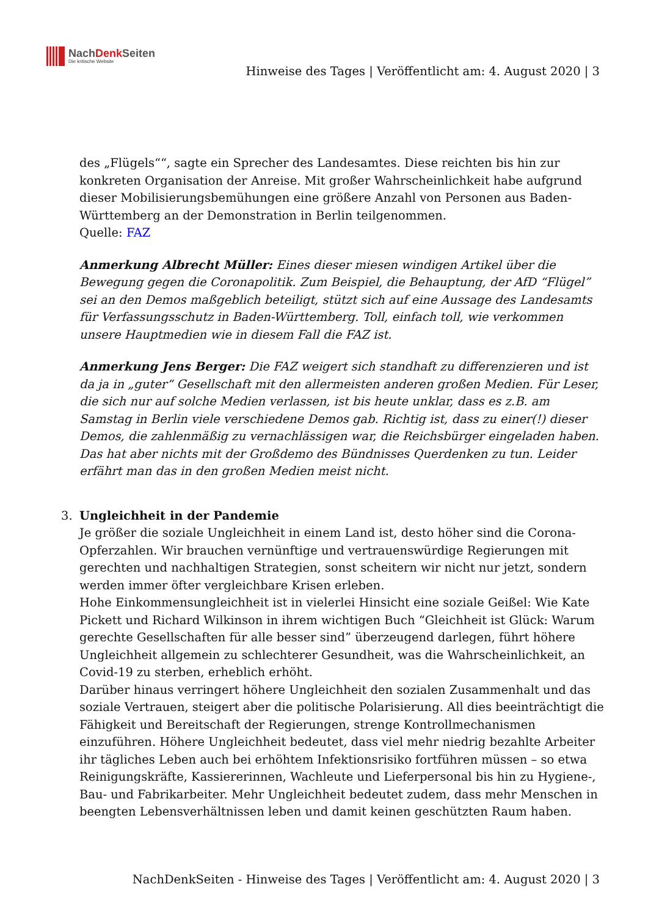NachDenk Seiten
Die kritische Website
Hinweise des Tages | Veröffentlicht am: 4. August 2020 | 3
des „Flügels““, sagte ein Sprecher des Landesamtes. Diese reichten bis hin zur konkreten Organisation der Anreise. Mit großer Wahrscheinlichkeit habe aufgrund dieser Mobilisierungsbemühungen eine größere Anzahl von Personen aus Baden-Württemberg an der Demonstration in Berlin teilgenommen.
Quelle: FAZ
Anmerkung Albrecht Müller: Eines dieser miesen windigen Artikel über die Bewegung gegen die Coronapolitik. Zum Beispiel, die Behauptung, der AfD “Flügel” sei an den Demos maßgeblich beteiligt, stützt sich auf eine Aussage des Landesamts für Verfassungsschutz in Baden-Württemberg. Toll, einfach toll, wie verkommen unsere Hauptmedien wie in diesem Fall die FAZ ist.
Anmerkung Jens Berger: Die FAZ weigert sich standhaft zu differenzieren und ist da ja in „guter“ Gesellschaft mit den allermeisten anderen großen Medien. Für Leser, die sich nur auf solche Medien verlassen, ist bis heute unklar, dass es z.B. am Samstag in Berlin viele verschiedene Demos gab. Richtig ist, dass zu einer(!) dieser Demos, die zahlenmäßig zu vernachlässigen war, die Reichsbürger eingeladen haben. Das hat aber nichts mit der Großdemo des Bündnisses Querdenken zu tun. Leider erfährt man das in den großen Medien meist nicht.
3. Ungleichheit in der Pandemie
Je größer die soziale Ungleichheit in einem Land ist, desto höher sind die Corona-Opferzahlen. Wir brauchen vernünftige und vertrauenswürdige Regierungen mit gerechten und nachhaltigen Strategien, sonst scheitern wir nicht nur jetzt, sondern werden immer öfter vergleichbare Krisen erleben.
Hohe Einkommensungleichheit ist in vielerlei Hinsicht eine soziale Geißel: Wie Kate Pickett und Richard Wilkinson in ihrem wichtigen Buch “Gleichheit ist Glück: Warum gerechte Gesellschaften für alle besser sind” überzeugend darlegen, führt höhere Ungleichheit allgemein zu schlechterer Gesundheit, was die Wahrscheinlichkeit, an Covid-19 zu sterben, erheblich erhöht.
Darüber hinaus verringert höhere Ungleichheit den sozialen Zusammenhalt und das soziale Vertrauen, steigert aber die politische Polarisierung. All dies beeinträchtigt die Fähigkeit und Bereitschaft der Regierungen, strenge Kontrollmechanismen einzuführen. Höhere Ungleichheit bedeutet, dass viel mehr niedrig bezahlte Arbeiter ihr tägliches Leben auch bei erhöhtem Infektionsrisiko fortführen müssen – so etwa Reinigungskräfte, Kassiererinnen, Wachleute und Lieferpersonal bis hin zu Hygiene-, Bau- und Fabrikarbeiter. Mehr Ungleichheit bedeutet zudem, dass mehr Menschen in beengten Lebensverhältnissen leben und damit keinen geschützten Raum haben.
NachDenkSeiten - Hinweise des Tages | Veröffentlicht am: 4. August 2020 | 3